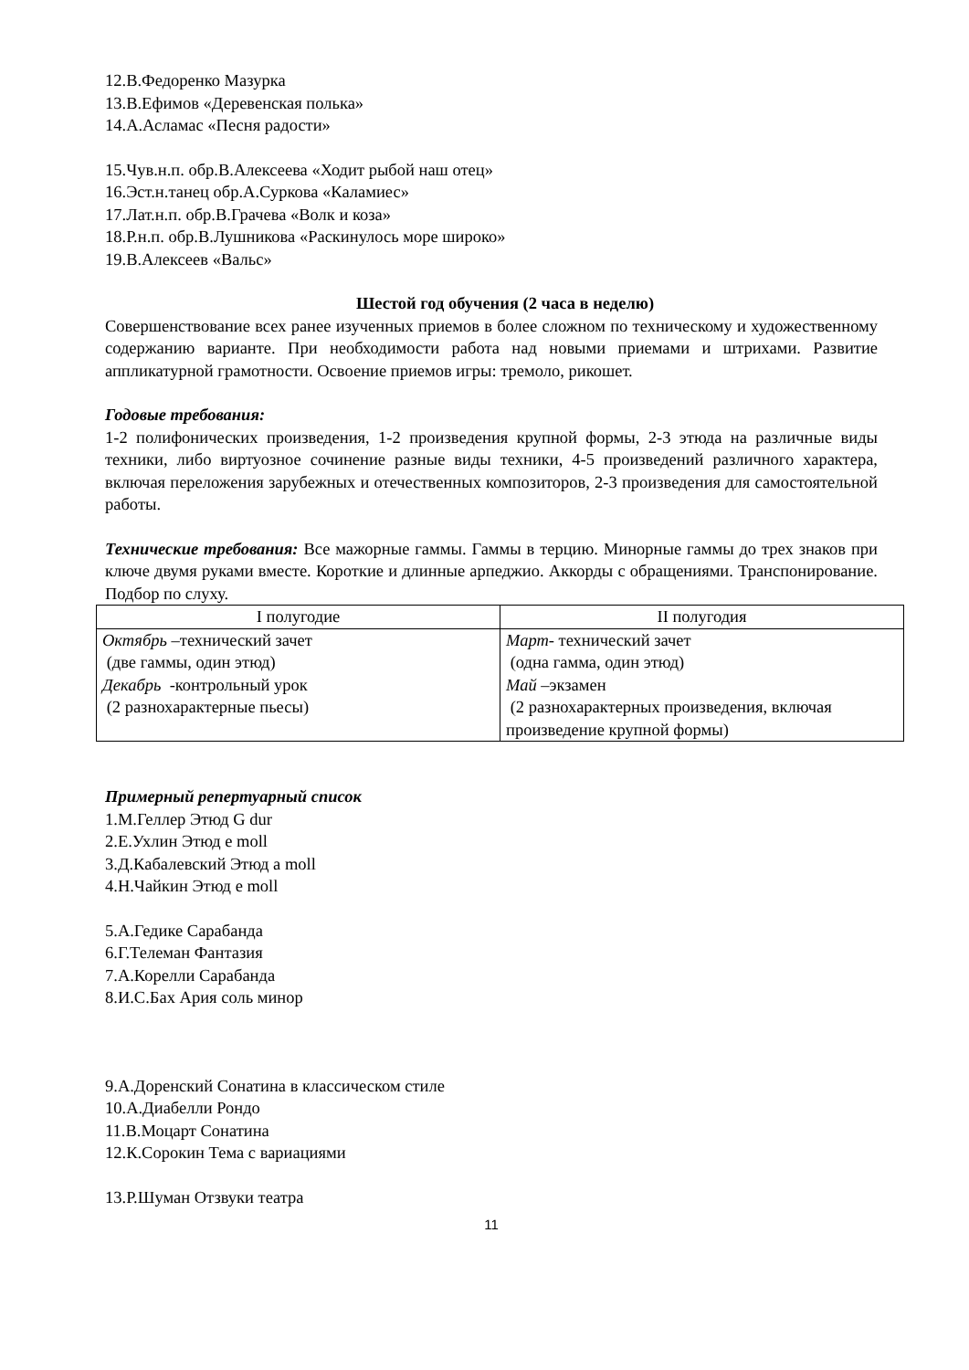12.В.Федоренко Мазурка
13.В.Ефимов «Деревенская полька»
14.А.Асламас «Песня радости»
15.Чув.н.п. обр.В.Алексеева «Ходит рыбой наш отец»
16.Эст.н.танец обр.А.Суркова «Каламиес»
17.Лат.н.п. обр.В.Грачева «Волк и коза»
18.Р.н.п. обр.В.Лушникова «Раскинулось море широко»
19.В.Алексеев «Вальс»
Шестой год обучения (2 часа в неделю)
Совершенствование всех ранее изученных приемов в более сложном по техническому и художественному содержанию варианте. При необходимости работа над новыми приемами и штрихами. Развитие аппликатурной грамотности. Освоение приемов игры: тремоло, рикошет.
Годовые требования:
1-2 полифонических произведения, 1-2 произведения крупной формы, 2-3 этюда на различные виды техники, либо виртуозное сочинение разные виды техники, 4-5 произведений различного характера, включая переложения зарубежных и отечественных композиторов, 2-3 произведения для самостоятельной работы.
Технические требования: Все мажорные гаммы. Гаммы в терцию. Минорные гаммы до трех знаков при ключе двумя руками вместе. Короткие и длинные арпеджио. Аккорды с обращениями. Транспонирование. Подбор по слуху.
| I полугодие | II полугодия |
| --- | --- |
| Октябрь –технический зачет (две гаммы, один этюд) Декабрь -контрольный урок (2 разнохарактерные пьесы) | Март- технический зачет (одна гамма, один этюд) Май – экзамен (2 разнохарактерных произведения, включая произведение крупной формы) |
Примерный репертуарный список
1.М.Геллер Этюд G dur
2.Е.Ухлин Этюд e moll
3.Д.Кабалевский Этюд a moll
4.Н.Чайкин Этюд e moll
5.А.Гедике Сарабанда
6.Г.Телеман Фантазия
7.А.Корелли Сарабанда
8.И.С.Бах Ария соль минор
9.А.Доренский Сонатина в классическом стиле
10.А.Диабелли Рондо
11.В.Моцарт Сонатина
12.К.Сорокин Тема с вариациями
13.Р.Шуман Отзвуки театра
11